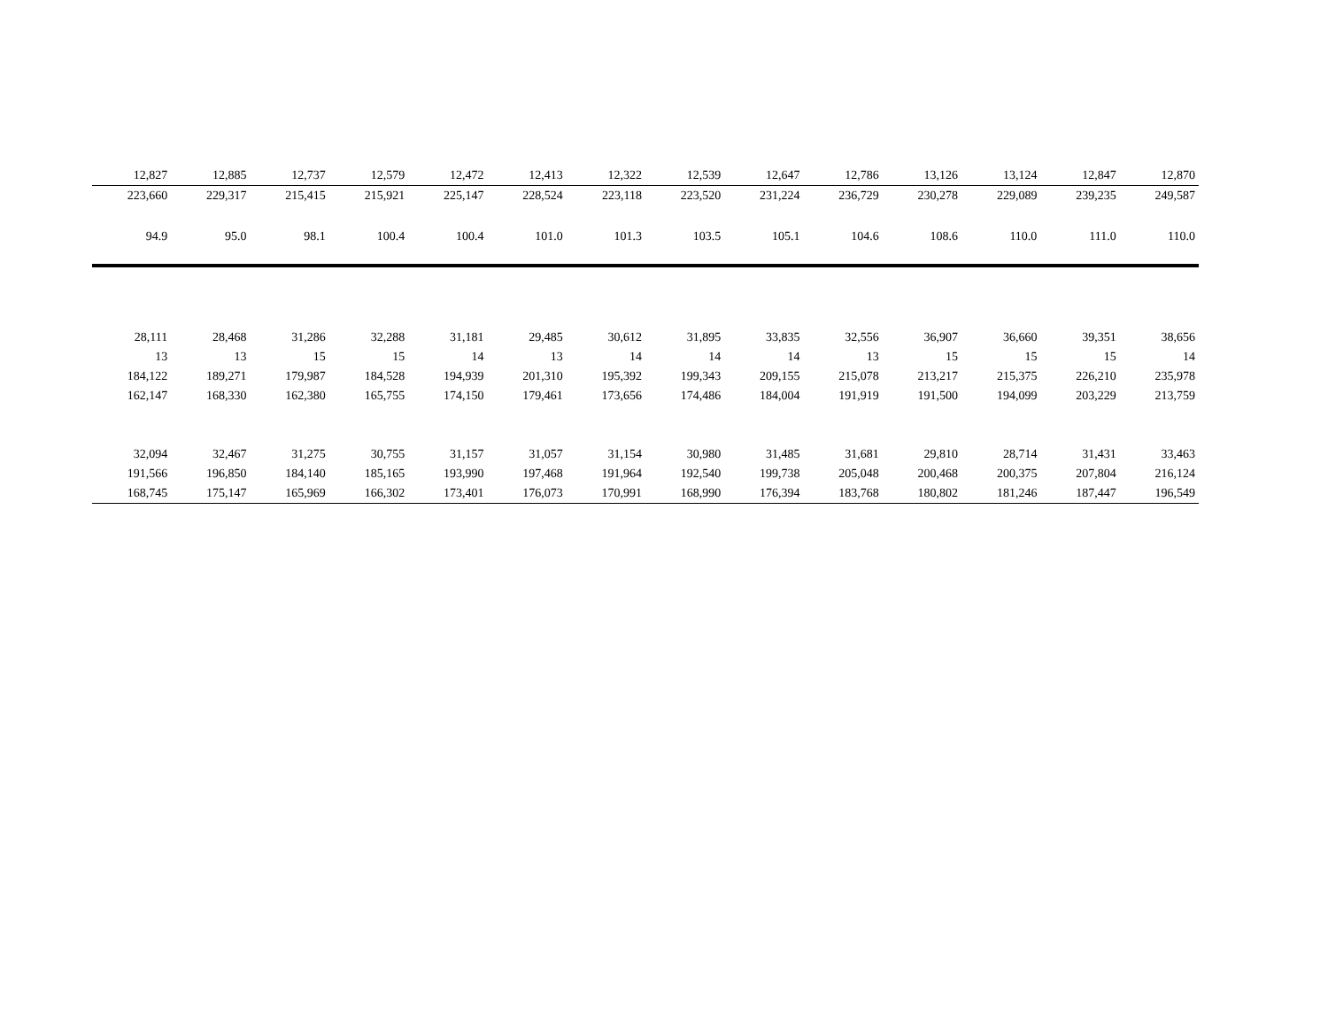| 12,827 | 12,885 | 12,737 | 12,579 | 12,472 | 12,413 | 12,322 | 12,539 | 12,647 | 12,786 | 13,126 | 13,124 | 12,847 | 12,870 |
| 223,660 | 229,317 | 215,415 | 215,921 | 225,147 | 228,524 | 223,118 | 223,520 | 231,224 | 236,729 | 230,278 | 229,089 | 239,235 | 249,587 |
| 94.9 | 95.0 | 98.1 | 100.4 | 100.4 | 101.0 | 101.3 | 103.5 | 105.1 | 104.6 | 108.6 | 110.0 | 111.0 | 110.0 |
| 28,111 | 28,468 | 31,286 | 32,288 | 31,181 | 29,485 | 30,612 | 31,895 | 33,835 | 32,556 | 36,907 | 36,660 | 39,351 | 38,656 |
| 13 | 13 | 15 | 15 | 14 | 13 | 14 | 14 | 14 | 13 | 15 | 15 | 15 | 14 |
| 184,122 | 189,271 | 179,987 | 184,528 | 194,939 | 201,310 | 195,392 | 199,343 | 209,155 | 215,078 | 213,217 | 215,375 | 226,210 | 235,978 |
| 162,147 | 168,330 | 162,380 | 165,755 | 174,150 | 179,461 | 173,656 | 174,486 | 184,004 | 191,919 | 191,500 | 194,099 | 203,229 | 213,759 |
| 32,094 | 32,467 | 31,275 | 30,755 | 31,157 | 31,057 | 31,154 | 30,980 | 31,485 | 31,681 | 29,810 | 28,714 | 31,431 | 33,463 |
| 191,566 | 196,850 | 184,140 | 185,165 | 193,990 | 197,468 | 191,964 | 192,540 | 199,738 | 205,048 | 200,468 | 200,375 | 207,804 | 216,124 |
| 168,745 | 175,147 | 165,969 | 166,302 | 173,401 | 176,073 | 170,991 | 168,990 | 176,394 | 183,768 | 180,802 | 181,246 | 187,447 | 196,549 |